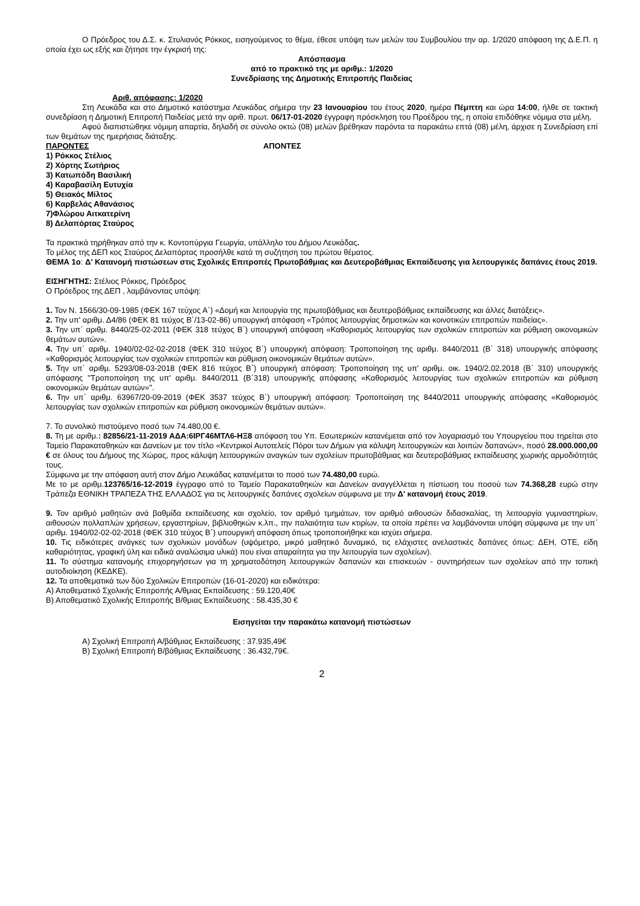Ο Πρόεδρος του Δ.Σ. κ. Στυλιανός Ρόκκος, εισηγούμενος το θέμα, έθεσε υπόψη των μελών του Συμβουλίου την αρ. 1/2020 απόφαση της Δ.Ε.Π. η οποία έχει ως εξής και ζήτησε την έγκρισή της:
Απόσπασμα
από το πρακτικό της με αριθμ.: 1/2020
Συνεδρίασης της Δημοτικής Επιτροπής Παιδείας
Αριθ. απόφασης: 1/2020
Στη Λευκάδα και στο Δημοτικό κατάστημα Λευκάδας σήμερα την 23 Ιανουαρίου του έτους 2020, ημέρα Πέμπτη και ώρα 14:00, ήλθε σε τακτική συνεδρίαση η Δημοτική Επιτροπή Παιδείας μετά την αριθ. πρωτ. 06/17-01-2020 έγγραφη πρόσκληση του Προέδρου της, η οποία επιδόθηκε νόμιμα στα μέλη.
Αφού διαπιστώθηκε νόμιμη απαρτία, δηλαδή σε σύνολο οκτώ (08) μελών βρέθηκαν παρόντα τα παρακάτω επτά (08) μέλη, άρχισε η Συνεδρίαση επί των θεμάτων της ημερήσιας διάταξης.
ΠΑΡΟΝΤΕΣ ΑΠΟΝΤΕΣ
1) Ρόκκος Στέλιος
2) Χόρτης Σωτήριος
3) Κατωπόδη Βασιλική
4) Καραβασίλη Ευτυχία
5) Θειακός Μίλτος
6) Καρβελάς Αθανάσιος
7)Φλώρου Αιτκατερίνη
8) Δελαπόρτας Σταύρος
Τα πρακτικά τηρήθηκαν από την κ. Κοντοπύργια Γεωργία, υπάλληλο του Δήμου Λευκάδας.
Το μέλος της ΔΕΠ κος Σταύρος Δελαπόρτας προσήλθε κατά τη συζήτηση του πρώτου θέματος.
ΘΕΜΑ 1ο: Δ' Κατανομή πιστώσεων στις Σχολικές Επιτροπές Πρωτοβάθμιας και Δευτεροβάθμιας Εκπαίδευσης για λειτουργικές δαπάνες έτους 2019.
ΕΙΣΗΓΗΤΗΣ: Στέλιος Ρόκκος, Πρόεδρος
Ο Πρόεδρος της ΔΕΠ , λαμβάνοντας υπόψη:
1. Τον Ν. 1566/30-09-1985 (ΦΕΚ 167 τεύχος Α΄) «Δομή και λειτουργία της πρωτοβάθμιας και δευτεροβάθμιας εκπαίδευσης και άλλες διατάξεις».
2. Την υπ' αριθμ. Δ4/86 (ΦΕΚ 81 τεύχος Β΄/13-02-86) υπουργική απόφαση «Τρόπος λειτουργίας δημοτικών και κοινοτικών επιτροπών παιδείας».
3. Την υπ΄ αριθμ. 8440/25-02-2011 (ΦΕΚ 318 τεύχος Β΄) υπουργική απόφαση «Καθορισμός λειτουργίας των σχολικών επιτροπών και ρύθμιση οικονομικών θεμάτων αυτών».
4. Την υπ΄ αριθμ. 1940/02-02-02-2018 (ΦΕΚ 310 τεύχος Β΄) υπουργική απόφαση: Τροποποίηση της αριθμ. 8440/2011 (Β΄ 318) υπουργικής απόφασης «Καθορισμός λειτουργίας των σχολικών επιτροπών και ρύθμιση οικονομικών θεμάτων αυτών».
5. Την υπ΄ αριθμ. 5293/08-03-2018 (ΦΕΚ 816 τεύχος Β΄) υπουργική απόφαση: Τροποποίηση της υπ' αριθμ. οικ. 1940/2.02.2018 (Β΄ 310) υπουργικής απόφασης ''Τροποποίηση της υπ' αριθμ. 8440/2011 (Β΄318) υπουργικής απόφασης «Καθορισμός λειτουργίας των σχολικών επιτροπών και ρύθμιση οικονομικών θεμάτων αυτών»''.
6. Την υπ΄ αριθμ. 63967/20-09-2019 (ΦΕΚ 3537 τεύχος Β΄) υπουργική απόφαση: Τροποποίηση της 8440/2011 υπουργικής απόφασης «Καθορισμός λειτουργίας των σχολικών επιτροπών και ρύθμιση οικονομικών θεμάτων αυτών».
7. Το συνολικό πιστούμενο ποσό των 74.480,00 €.
8. Τη με αριθμ.: 82856/21-11-2019 ΑΔΑ:6ΙΡΓ46ΜΤΛ6-ΗΞ8 απόφαση του Υπ. Εσωτερικών κατανέμεται από τον λογαριασμό του Υπουργείου που τηρείται στο Ταμείο Παρακαταθηκών και Δανείων με τον τίτλο «Κεντρικοί Αυτοτελείς Πόροι των Δήμων για κάλυψη λειτουργικών και λοιπών δαπανών», ποσό 28.000.000,00 € σε όλους του Δήμους της Χώρας, προς κάλυψη λειτουργικών αναγκών των σχολείων πρωτοβάθμιας και δευτεροβάθμιας εκπαίδευσης χωρικής αρμοδιότητάς τους.
Σύμφωνα με την απόφαση αυτή στον Δήμο Λευκάδας κατανέμεται το ποσό των 74.480,00 ευρώ.
Με το με αριθμ.123765/16-12-2019 έγγραφο από το Ταμείο Παρακαταθηκών και Δανείων αναγγέλλεται η πίστωση του ποσού των 74.368,28 ευρώ στην Τράπεζα ΕΘΝΙΚΗ ΤΡΑΠΕΖΑ ΤΗΣ ΕΛΛΑΔΟΣ για τις λειτουργικές δαπάνες σχολείων σύμφωνα με την Δ' κατανομή έτους 2019.
9. Τον αριθμό μαθητών ανά βαθμίδα εκπαίδευσης και σχολείο, τον αριθμό τμημάτων, τον αριθμό αιθουσών διδασκαλίας, τη λειτουργία γυμναστηρίων, αιθουσών πολλαπλών χρήσεων, εργαστηρίων, βιβλιοθηκών κ.λπ., την παλαιότητα των κτιρίων, τα οποία πρέπει να λαμβάνονται υπόψη σύμφωνα με την υπ΄ αριθμ. 1940/02-02-02-2018 (ΦΕΚ 310 τεύχος Β΄) υπουργική απόφαση όπως τροποποιήθηκε και ισχύει σήμερα.
10. Τις ειδικότερες ανάγκες των σχολικών μονάδων (υψόμετρο, μικρό μαθητικό δυναμικό, τις ελάχιστες ανελαστικές δαπάνες όπως: ΔΕΗ, ΟΤΕ, είδη καθαριότητας, γραφική ύλη και ειδικά αναλώσιμα υλικά) που είναι απαραίτητα για την λειτουργία των σχολείων).
11. Το σύστημα κατανομής επιχορηγήσεων για τη χρηματοδότηση λειτουργικών δαπανών και επισκευών - συντηρήσεων των σχολείων από την τοπική αυτοδιοίκηση (ΚΕΔΚΕ).
12. Τα αποθεματικά των δύο Σχολικών Επιτροπών (16-01-2020) και ειδικότερα:
Α) Αποθεματικό Σχολικής Επιτροπής Α/θμιας Εκπαίδευσης : 59.120,40€
Β) Αποθεματικό Σχολικής Επιτροπής Β/θμιας Εκπαίδευσης : 58.435,30 €
Εισηγείται την παρακάτω κατανομή πιστώσεων
Α) Σχολική Επιτροπή Α/βάθμιας Εκπαίδευσης : 37.935,49€
Β) Σχολική Επιτροπή Β/βάθμιας Εκπαίδευσης : 36.432,79€.
2